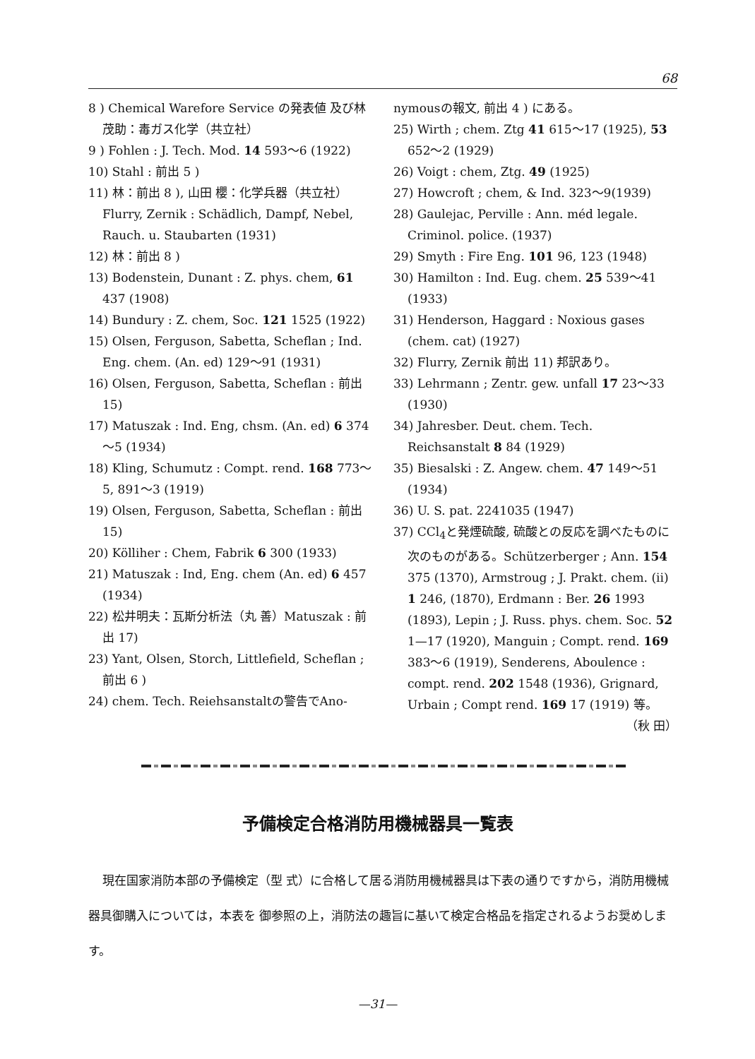68
8 ) Chemical Warefore Service の発表値 及び林茂助：毒ガス化学（共立社）
9 ) Fohlen : J. Tech. Mod. 14 593～6 (1922)
10) Stahl : 前出 5 )
11) 林：前出 8 ), 山田 櫻：化学兵器（共立社）Flurry, Zernik : Schädlich, Dampf, Nebel, Rauch. u. Staubarten (1931)
12) 林：前出 8 )
13) Bodenstein, Dunant : Z. phys. chem, 61 437 (1908)
14) Bundury : Z. chem, Soc. 121 1525 (1922)
15) Olsen, Ferguson, Sabetta, Scheflan ; Ind. Eng. chem. (An. ed) 129～91 (1931)
16) Olsen, Ferguson, Sabetta, Scheflan : 前出 15)
17) Matuszak : Ind. Eng, chsm. (An. ed) 6 374～5 (1934)
18) Kling, Schumutz : Compt. rend. 168 773～5, 891～3 (1919)
19) Olsen, Ferguson, Sabetta, Scheflan : 前出 15)
20) Kölliher : Chem, Fabrik 6 300 (1933)
21) Matuszak : Ind, Eng. chem (An. ed) 6 457 (1934)
22) 松井明夫：瓦斯分析法（丸 善）Matuszak : 前出 17)
23) Yant, Olsen, Storch, Littlefield, Scheflan ; 前出 6 )
24) chem. Tech. Reiehsanstaltの警告でAno-
nymousの報文, 前出 4 ) にある。
25) Wirth ; chem. Ztg 41 615～17 (1925), 53 652～2 (1929)
26) Voigt : chem, Ztg. 49 (1925)
27) Howcroft ; chem, & Ind. 323～9(1939)
28) Gaulejac, Perville : Ann. méd legale. Criminol. police. (1937)
29) Smyth : Fire Eng. 101 96, 123 (1948)
30) Hamilton : Ind. Eug. chem. 25 539～41 (1933)
31) Henderson, Haggard : Noxious gases (chem. cat) (1927)
32) Flurry, Zernik 前出 11) 邦訳あり。
33) Lehrmann ; Zentr. gew. unfall 17 23～33 (1930)
34) Jahresber. Deut. chem. Tech. Reichsanstalt 8 84 (1929)
35) Biesalski : Z. Angew. chem. 47 149～51 (1934)
36) U. S. pat. 2241035 (1947)
37) CCl<sub>4</sub>と発煙硫酸, 硫酸との反応を調べたものに次のものがある。Schützerberger ; Ann. 154 375 (1370), Armstroug ; J. Prakt. chem. (ii) 1 246, (1870), Erdmann : Ber. 26 1993 (1893), Lepin ; J. Russ. phys. chem. Soc. 52 1—17 (1920), Manguin ; Compt. rend. 169 383～6 (1919), Senderens, Aboulence : compt. rend. 202 1548 (1936), Grignard, Urbain ; Compt rend. 169 17 (1919) 等。
（秋 田）
予備検定合格消防用機械器具一覧表
現在国家消防本部の予備検定（型 式）に合格して居る消防用機械器具は下表の通りですから，消防用機械器具御購入については，本表を 御参照の上，消防法の趣旨に基いて検定合格品を指定されるようお奨めします。
—31—